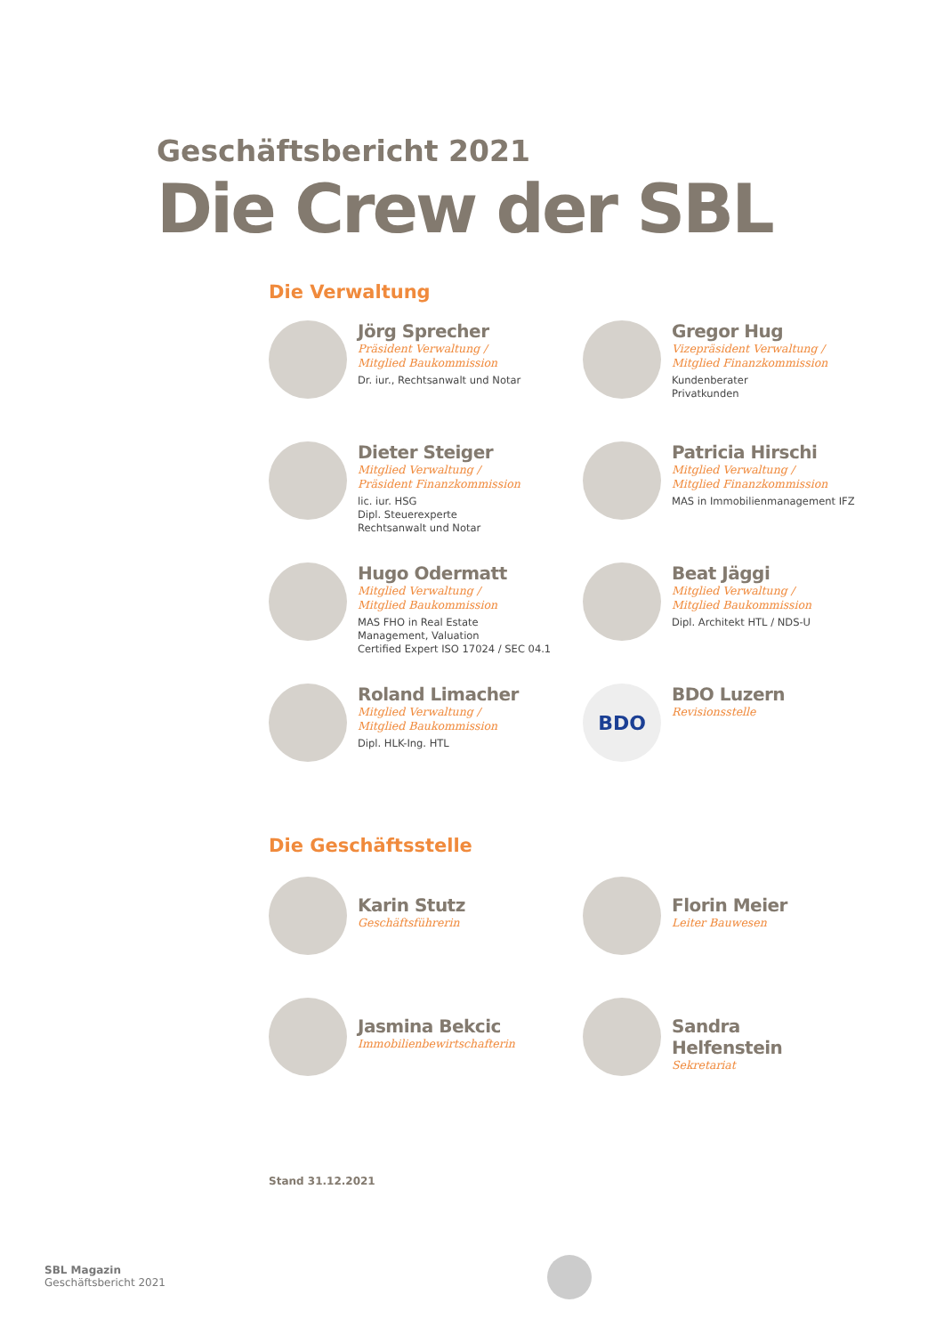Geschäftsbericht 2021
Die Crew der SBL
Die Verwaltung
Jörg Sprecher
Präsident Verwaltung /
Mitglied Baukommission
Dr. iur., Rechtsanwalt und Notar
Gregor Hug
Vizepräsident Verwaltung /
Mitglied Finanzkommission
Kundenberater
Privatkunden
Dieter Steiger
Mitglied Verwaltung /
Präsident Finanzkommission
lic. iur. HSG
Dipl. Steuerexperte
Rechtsanwalt und Notar
Patricia Hirschi
Mitglied Verwaltung /
Mitglied Finanzkommission
MAS in Immobilienmanagement IFZ
Hugo Odermatt
Mitglied Verwaltung /
Mitglied Baukommission
MAS FHO in Real Estate
Management, Valuation
Certified Expert ISO 17024 / SEC 04.1
Beat Jäggi
Mitglied Verwaltung /
Mitglied Baukommission
Dipl. Architekt HTL / NDS-U
Roland Limacher
Mitglied Verwaltung /
Mitglied Baukommission
Dipl. HLK-Ing. HTL
BDO
BDO Luzern
Revisionsstelle
Die Geschäftsstelle
Karin Stutz
Geschäftsführerin
Florin Meier
Leiter Bauwesen
Jasmina Bekcic
Immobilienbewirtschafterin
Sandra Helfenstein
Sekretariat
Stand 31.12.2021
SBL Magazin
Geschäftsbericht 2021